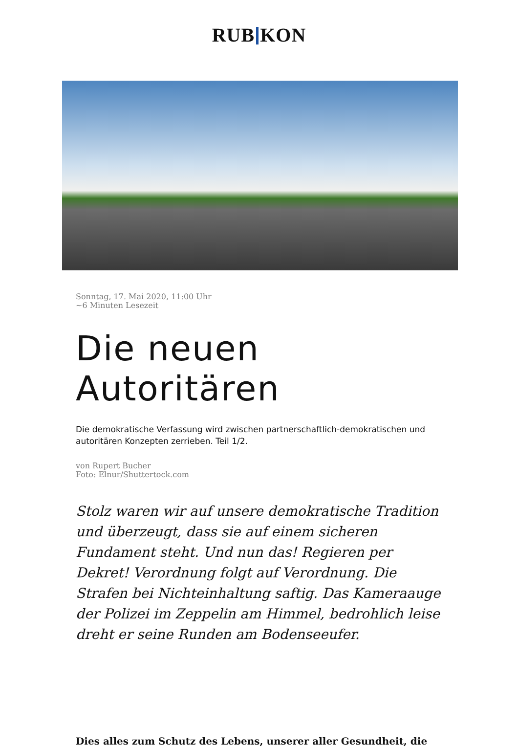RUB KON
Sonntag, 17. Mai 2020, 11:00 Uhr
~6 Minuten Lesezeit
Die neuen Autoritären
Die demokratische Verfassung wird zwischen partnerschaftlich-demokratischen und autoritären Konzepten zerrieben. Teil 1/2.
von Rupert Bucher
Foto: Elnur/Shuttertock.com
Stolz waren wir auf unsere demokratische Tradition und überzeugt, dass sie auf einem sicheren Fundament steht. Und nun das! Regieren per Dekret! Verordnung folgt auf Verordnung. Die Strafen bei Nichteinhaltung saftig. Das Kameraauge der Polizei im Zeppelin am Himmel, bedrohlich leise dreht er seine Runden am Bodenseeufer.
Dies alles zum Schutz des Lebens, unserer aller Gesundheit, die